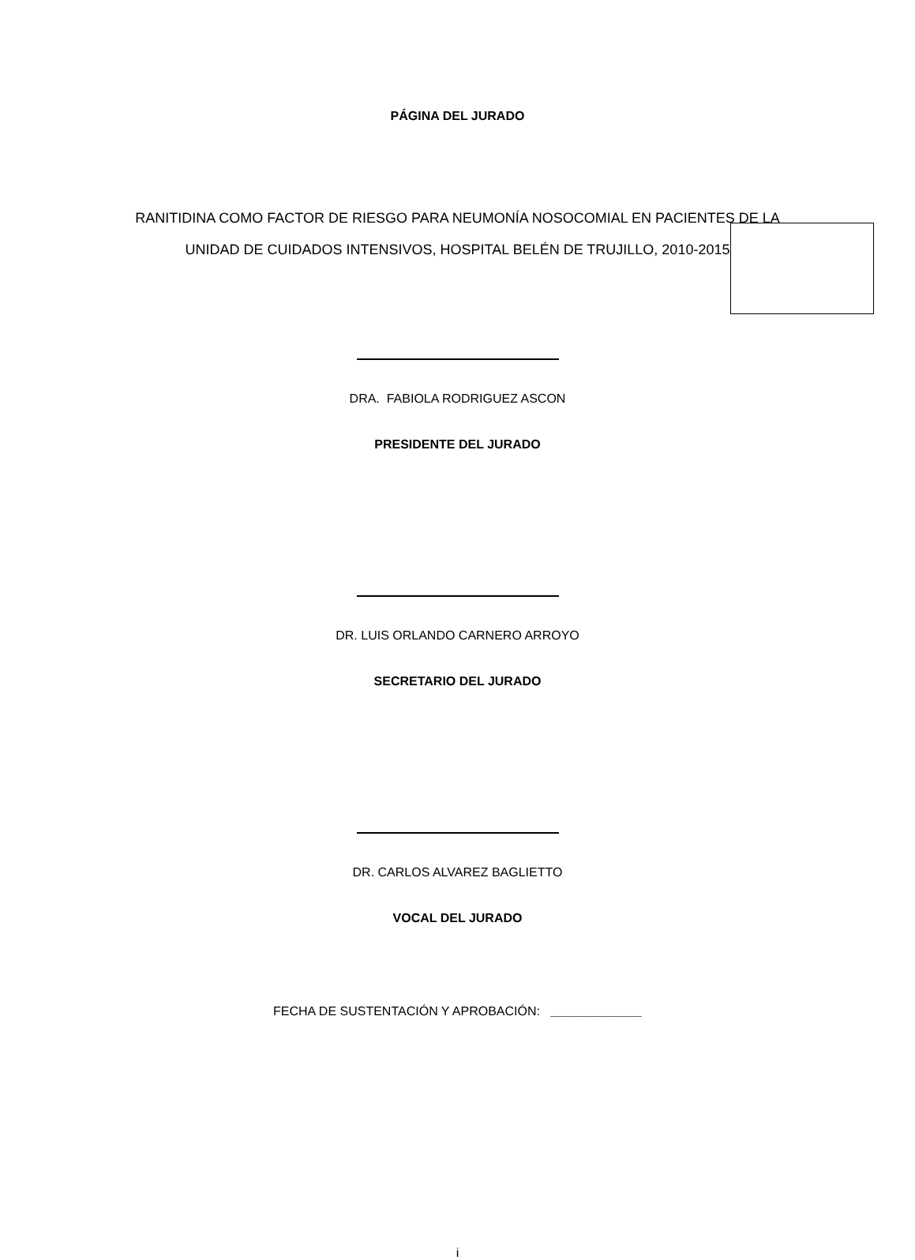PÁGINA DEL JURADO
RANITIDINA COMO FACTOR DE RIESGO PARA NEUMONÍA NOSOCOMIAL EN PACIENTES DE LA
UNIDAD DE CUIDADOS INTENSIVOS, HOSPITAL BELÉN DE TRUJILLO, 2010-2015
DRA. FABIOLA RODRIGUEZ ASCON
PRESIDENTE DEL JURADO
DR. LUIS ORLANDO CARNERO ARROYO
SECRETARIO DEL JURADO
DR. CARLOS ALVAREZ BAGLIETTO
VOCAL DEL JURADO
FECHA DE SUSTENTACIÓN Y APROBACIÓN: _____________
i